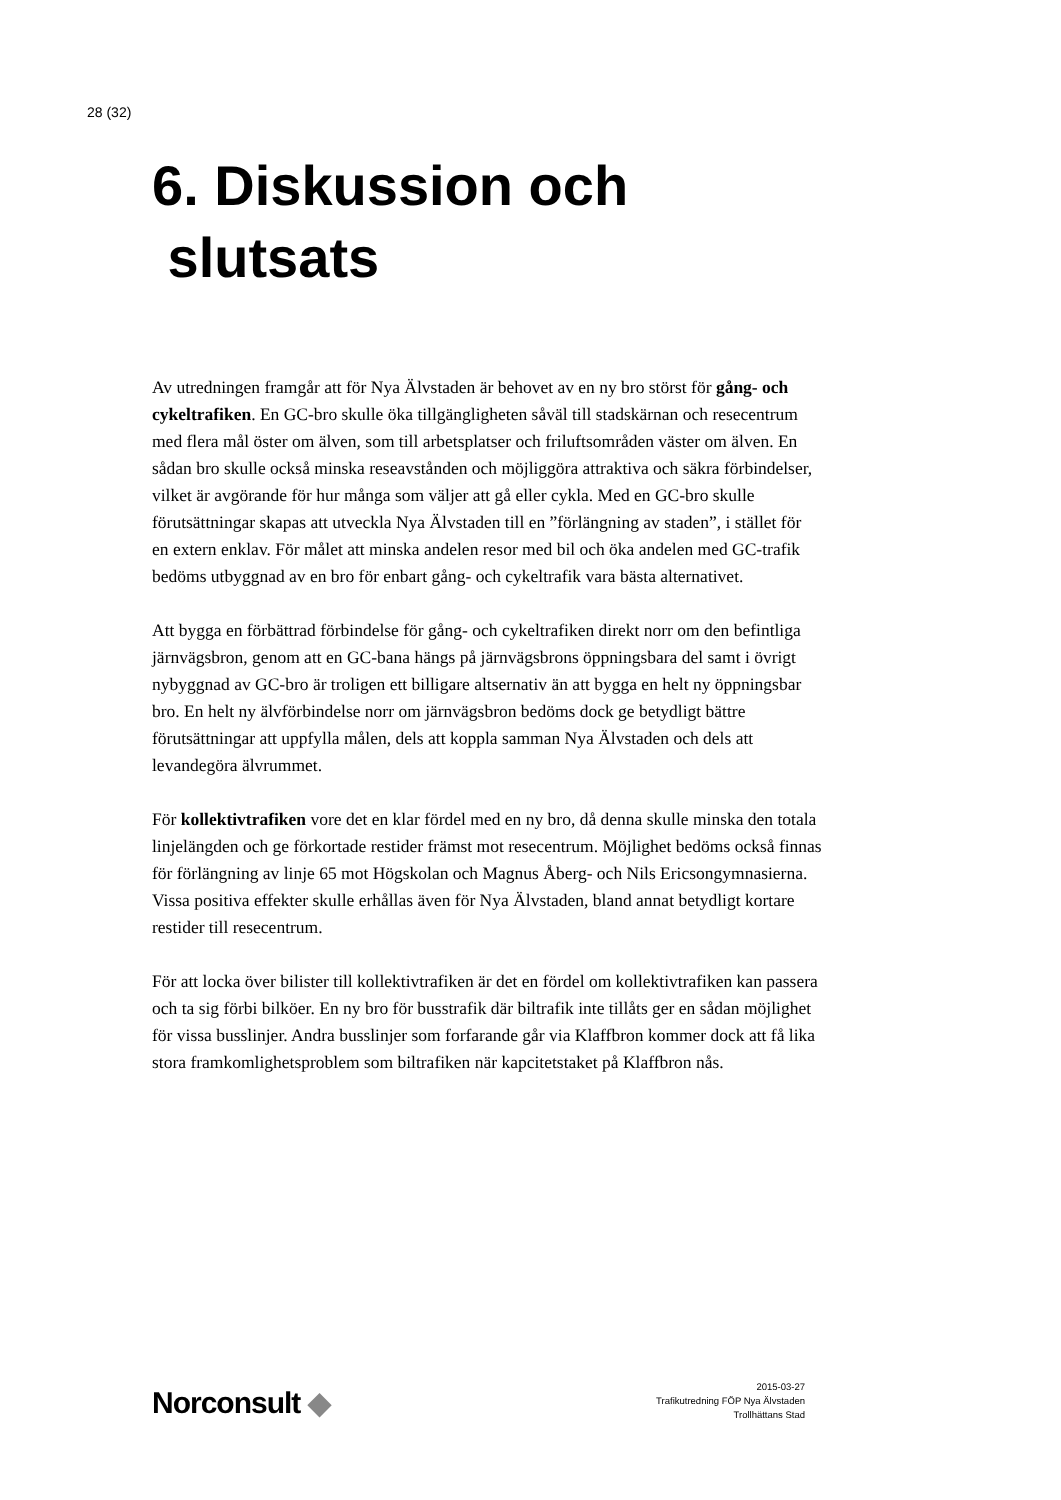28 (32)
6. Diskussion och
slutsats
Av utredningen framgår att för Nya Älvstaden är behovet av en ny bro störst för gång- och cykeltrafiken. En GC-bro skulle öka tillgängligheten såväl till stadskärnan och resecentrum med flera mål öster om älven, som till arbetsplatser och friluftsområden väster om älven. En sådan bro skulle också minska reseavstånden och möjliggöra attraktiva och säkra förbindelser, vilket är avgörande för hur många som väljer att gå eller cykla. Med en GC-bro skulle förutsättningar skapas att utveckla Nya Älvstaden till en ”förlängning av staden”, i stället för en extern enklav. För målet att minska andelen resor med bil och öka andelen med GC-trafik bedöms utbyggnad av en bro för enbart gång- och cykeltrafik vara bästa alternativet.
Att bygga en förbättrad förbindelse för gång- och cykeltrafiken direkt norr om den befintliga järnvägsbron, genom att en GC-bana hängs på järnvägsbrons öppningsbara del samt i övrigt nybyggnad av GC-bro är troligen ett billigare altsernativ än att bygga en helt ny öppningsbar bro. En helt ny älvförbindelse norr om järnvägsbron bedöms dock ge betydligt bättre förutsättningar att uppfylla målen, dels att koppla samman Nya Älvstaden och dels att levandegöra älvrummet.
För kollektivtrafiken vore det en klar fördel med en ny bro, då denna skulle minska den totala linjelängden och ge förkortade restider främst mot resecentrum. Möjlighet bedöms också finnas för förlängning av linje 65 mot Högskolan och Magnus Åberg- och Nils Ericsongymnasierna. Vissa positiva effekter skulle erhållas även för Nya Älvstaden, bland annat betydligt kortare restider till resecentrum.
För att locka över bilister till kollektivtrafiken är det en fördel om kollektivtrafiken kan passera och ta sig förbi bilköer. En ny bro för busstrafik där biltrafik inte tillåts ger en sådan möjlighet för vissa busslinjer. Andra busslinjer som forfarande går via Klaffbron kommer dock att få lika stora framkomlighetsproblem som biltrafiken när kapcitetstaket på Klaffbron nås.
Norconsult ◆
2015-03-27
Trafikutredning FÖP Nya Älvstaden
Trollhättans Stad